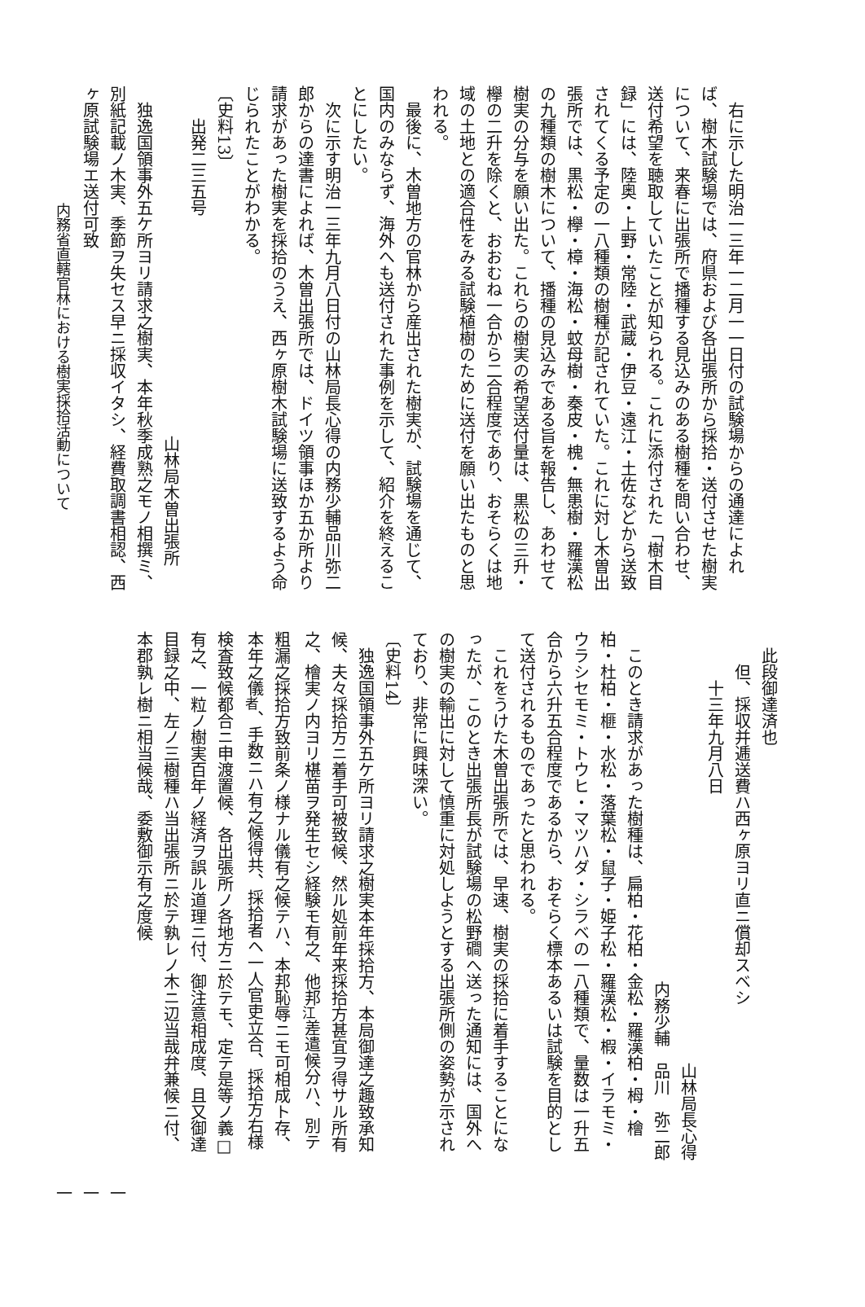右に示した明治一三年一二月一一日付の試験場からの通達によれば、樹木試験場では、府県および各出張所から採拾・送付させた樹実について、来春に出張所で播種する見込みのある樹種を問い合わせ、送付希望を聴取していたことが知られる。これに添付された「樹木目録」には、陸奥・上野・常陸・武蔵・伊豆・遠江・土佐などから送致されてくる予定の一八種類の樹種が記されていた。これに対し木曽出張所では、黒松・欅・樟・海松・蚊母樹・秦皮・槐・無患樹・羅漢松の九種類の樹木について、播種の見込みである旨を報告し、あわせて樹実の分与を願い出た。これらの樹実の希望送付量は、黒松の三升・欅の二升を除くと、おおむね一合から二合程度であり、おそらくは地域の土地との適合性をみる試験植樹のために送付を願い出たものと思われる。
最後に、木曽地方の官林から産出された樹実が、試験場を通じて、国内のみならず、海外へも送付された事例を示して、紹介を終えることにしたい。
次に示す明治一三年九月八日付の山林局長心得の内務少輔品川弥二郎からの達書によれば、木曽出張所では、ドイツ領事ほか五か所より請求があった樹実を採拾のうえ、西ヶ原樹木試験場に送致するよう命じられたことがわかる。
〔史料13〕
出発二三五号
山林局木曽出張所
独逸国領事外五ケ所ヨリ請求之樹実、本年秋季成熟之モノ相撰ミ、別紙記載ノ木実、季節ヲ失セス早ニ採収イタシ、経費取調書相認、西ヶ原試験場エ送付可致
内務省直轄官林における樹実採拾活動について
此段御達済也
但、採収并逓送費ハ西ヶ原ヨリ直ニ償却スベシ
十三年九月八日
山林局長心得
内務少輔　品川　弥二郎
このとき請求があった樹種は、扁柏・花柏・金松・羅漢柏・栂・檜柏・杜柏・榧・水松・落葉松・鼠子・姫子松・羅漢松・椵・イラモミ・ウラシセモミ・トウヒ・マツハダ・シラベの一八種類で、量数は一升五合から六升五合程度であるから、おそらく標本あるいは試験を目的として送付されるものであったと思われる。
これをうけた木曽出張所では、早速、樹実の採拾に着手することになったが、このとき出張所長が試験場の松野磵へ送った通知には、国外への樹実の輸出に対して慎重に対処しようとする出張所側の姿勢が示されており、非常に興味深い。
〔史料14〕
独逸国領事外五ケ所ヨリ請求之樹実本年採拾方、本局御達之趣致承知候、夫々採拾方ニ着手可被致候、然ル処前年来採拾方甚宜ヲ得サル所有之、檜実ノ内ヨリ椹苗ヲ発生セシ経験モ有之、他邦<sub>江</sub>差遣候分ハ、別テ粗漏之採拾方致前条ノ様ナル儀有之候テハ、本邦恥辱ニモ可相成ト存、本年之儀<sub>者</sub>、手数ニハ有之候得共、採拾者ヘ一人官吏立合、採拾方右様検査致候都合ニ申渡置候、各出張所ノ各地方ニ於テモ、定テ是等ノ義□有之、一粒ノ樹実百年ノ経済ヲ誤ル道理ニ付、御注意相成度、且又御達目録之中、左ノ三樹種ハ当出張所ニ於テ孰レノ木ニ辺当哉弁兼候ニ付、本郡孰レ樹ニ相当候哉、委敷御示有之度候
一一一